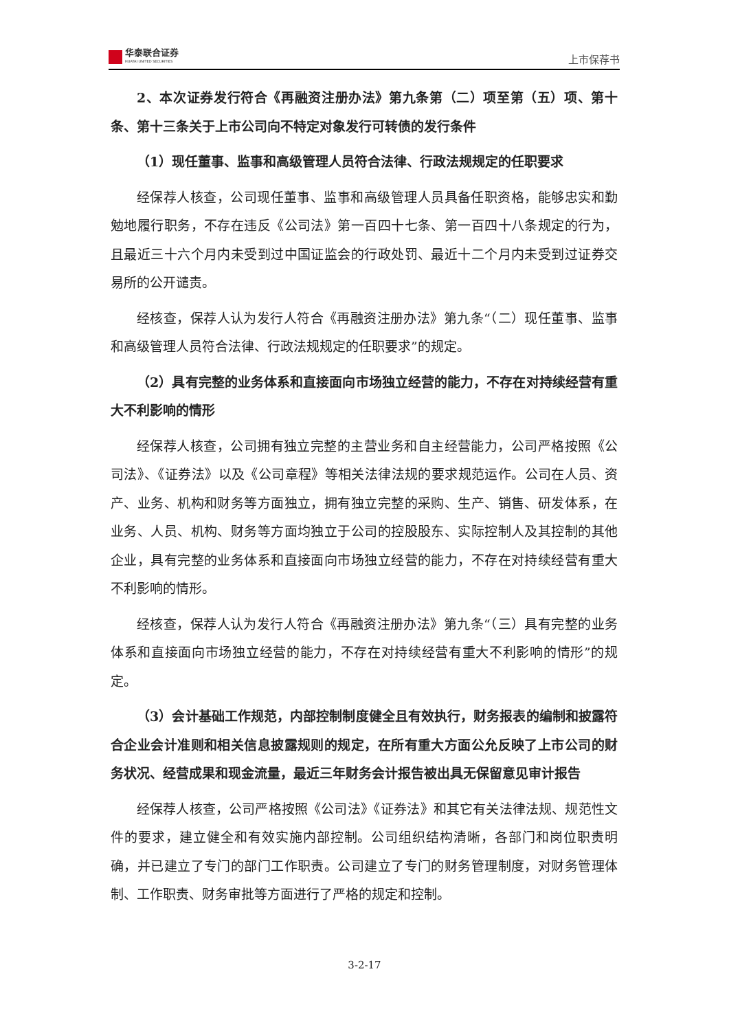华泰联合证券
HUATAI UNITED SECURITIES
上市保荐书
2、本次证券发行符合《再融资注册办法》第九条第（二）项至第（五）项、第十条、第十三条关于上市公司向不特定对象发行可转债的发行条件
（1）现任董事、监事和高级管理人员符合法律、行政法规规定的任职要求
经保荐人核查，公司现任董事、监事和高级管理人员具备任职资格，能够忠实和勤勉地履行职务，不存在违反《公司法》第一百四十七条、第一百四十八条规定的行为，且最近三十六个月内未受到过中国证监会的行政处罚、最近十二个月内未受到过证券交易所的公开谴责。
经核查，保荐人认为发行人符合《再融资注册办法》第九条“（二）现任董事、监事和高级管理人员符合法律、行政法规规定的任职要求”的规定。
（2）具有完整的业务体系和直接面向市场独立经营的能力，不存在对持续经营有重大不利影响的情形
经保荐人核查，公司拥有独立完整的主营业务和自主经营能力，公司严格按照《公司法》、《证券法》以及《公司章程》等相关法律法规的要求规范运作。公司在人员、资产、业务、机构和财务等方面独立，拥有独立完整的采购、生产、销售、研发体系，在业务、人员、机构、财务等方面均独立于公司的控股股东、实际控制人及其控制的其他企业，具有完整的业务体系和直接面向市场独立经营的能力，不存在对持续经营有重大不利影响的情形。
经核查，保荐人认为发行人符合《再融资注册办法》第九条“（三）具有完整的业务体系和直接面向市场独立经营的能力，不存在对持续经营有重大不利影响的情形”的规定。
（3）会计基础工作规范，内部控制制度健全且有效执行，财务报表的编制和披露符合企业会计准则和相关信息披露规则的规定，在所有重大方面公允反映了上市公司的财务状况、经营成果和现金流量，最近三年财务会计报告被出具无保留意见审计报告
经保荐人核查，公司严格按照《公司法》《证券法》和其它有关法律法规、规范性文件的要求，建立健全和有效实施内部控制。公司组织结构清晰，各部门和岗位职责明确，并已建立了专门的部门工作职责。公司建立了专门的财务管理制度，对财务管理体制、工作职责、财务审批等方面进行了严格的规定和控制。
3-2-17